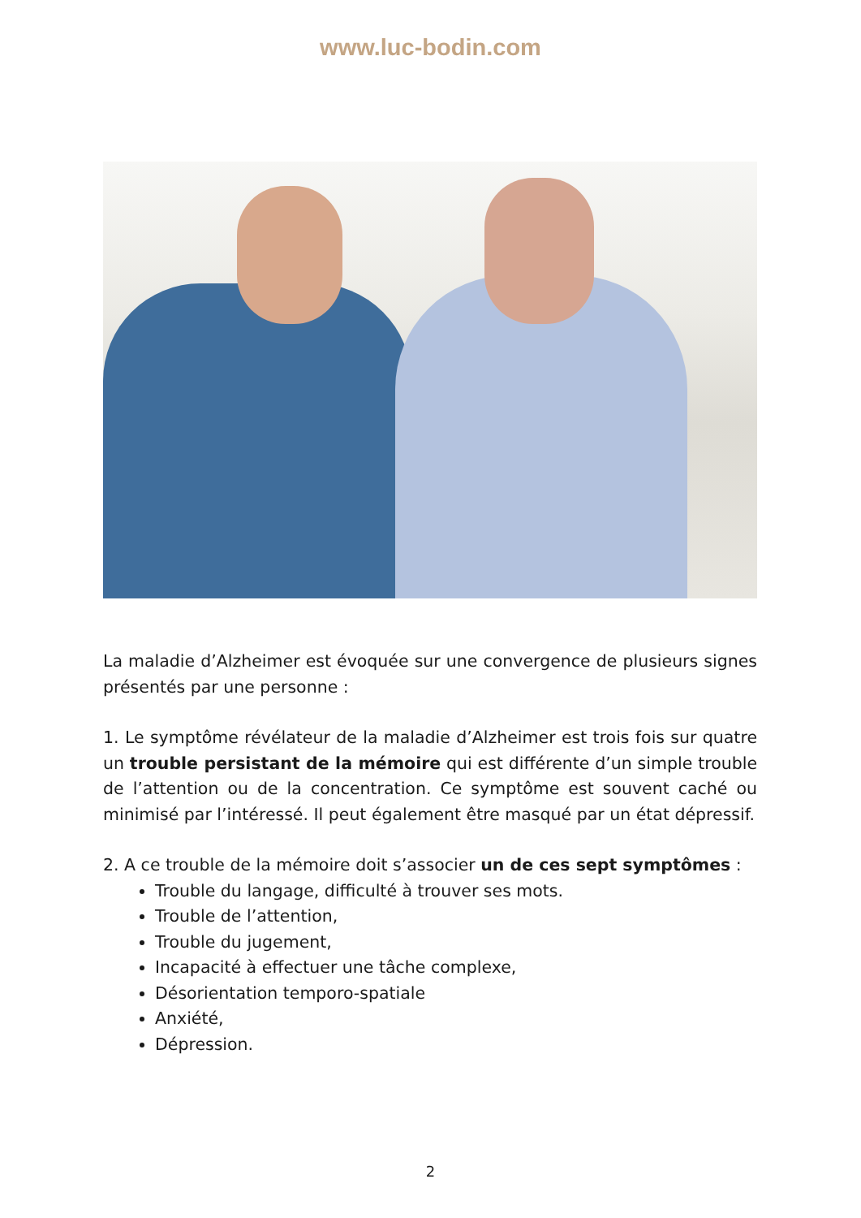www.luc-bodin.com
La maladie d’Alzheimer est évoquée sur une convergence de plusieurs signes présentés par une personne :
1. Le symptôme révélateur de la maladie d’Alzheimer est trois fois sur quatre un trouble persistant de la mémoire qui est différente d’un simple trouble de l’attention ou de la concentration. Ce symptôme est souvent caché ou minimisé par l’intéressé. Il peut également être masqué par un état dépressif.
2. A ce trouble de la mémoire doit s’associer un de ces sept symptômes :
Trouble du langage, difficulté à trouver ses mots.
Trouble de l’attention,
Trouble du jugement,
Incapacité à effectuer une tâche complexe,
Désorientation temporo-spatiale
Anxiété,
Dépression.
2